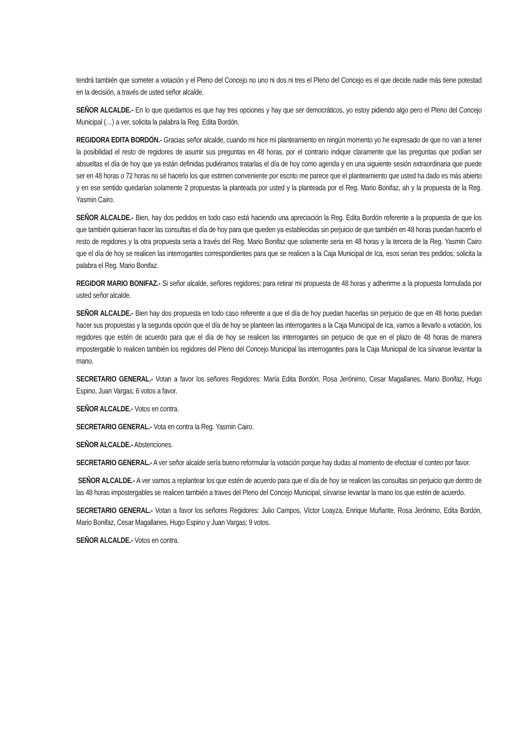tendrá también que someter a votación y el Pleno del Concejo no uno ni dos ni tres el Pleno del Concejo es el que decide nadie más tiene potestad en la decisión, a través de usted señor alcalde.
SEÑOR ALCALDE.- En lo que quedamos es que hay tres opciones y hay que ser democráticos, yo estoy pidiendo algo pero el Pleno del Concejo Municipal (…) a ver, solicita la palabra la Reg. Edita Bordón.
REGIDORA EDITA BORDÓN.- Gracias señor alcalde, cuando mi hice mi planteamiento en ningún momento yo he expresado de que no van a tener la posibilidad el resto de regidores de asumir sus preguntas en 48 horas, por el contrario indique claramente que las preguntas que podían ser absueltas el día de hoy que ya están definidas pudiéramos tratarlas el día de hoy como agenda y en una siguiente sesión extraordinaria que puede ser en 48 horas o 72 horas no sé hacerlo los que estimen conveniente por escrito me parece que el planteamiento que usted ha dado es más abierto y en ese sentido quedarían solamente 2 propuestas la planteada por usted y la planteada por el Reg. Mario Bonifaz, ah y la propuesta de la Reg. Yasmin Cairo.
SEÑOR ALCALDE.- Bien, hay dos pedidos en todo caso está haciendo una apreciación la Reg. Edita Bordón referente a la propuesta de que los que también quisieran hacer las consultas el día de hoy para que queden ya establecidas sin perjuicio de que también en 48 horas puedan hacerlo el resto de regidores y la otra propuesta seria a través del Reg. Mario Bonifaz que solamente seria en 48 horas y la tercera de la Reg. Yasmin Cairo que el día de hoy se realicen las interrogantes correspondientes para que se realicen a la Caja Municipal de Ica, esos serian tres pedidos; solicita la palabra el Reg. Mario Bonifaz.
REGIDOR MARIO BONIFAZ.- Si señor alcalde, señores regidores; para retirar mi propuesta de 48 horas y adherirme a la propuesta formulada por usted señor alcalde.
SEÑOR ALCALDE.- Bien hay dos propuesta en todo caso referente a que el día de hoy puedan hacerlas sin perjuicio de que en 48 horas puedan hacer sus propuestas y la segunda opción que el día de hoy se planteen las interrogantes a la Caja Municipal de Ica, vamos a llevarlo a votación, los regidores que estén de acuerdo para que el día de hoy se realicen las interrogantes sin perjuicio de que en el plazo de 48 horas de manera impostergable lo realicen también los regidores del Pleno del Concejo Municipal las interrogantes para la Caja Municipal de Ica sírvanse levantar la mano.
SECRETARIO GENERAL.- Votan a favor los señores Regidores: María Edita Bordón, Rosa Jerónimo, Cesar Magallanes, Mario Bonifaz, Hugo Espino, Juan Vargas; 6 votos a favor.
SEÑOR ALCALDE.- Votos en contra.
SECRETARIO GENERAL.- Vota en contra la Reg. Yasmin Cairo.
SEÑOR ALCALDE.- Abstenciones.
SECRETARIO GENERAL.- A ver señor alcalde sería bueno reformular la votación porque hay dudas al momento de efectuar el conteo por favor.
SEÑOR ALCALDE.- A ver vamos a replantear los que estén de acuerdo para que el día de hoy se realicen las consultas sin perjuicio que dentro de las 48 horas impostergables se realicen también a traves del Pleno del Concejo Municipal, sírvanse levantar la mano los que estén de acuerdo.
SECRETARIO GENERAL.- Votan a favor los señores Regidores: Julio Campos, Víctor Loayza, Enrique Muñante, Rosa Jerónimo, Edita Bordón, Mario Bonifaz, Cesar Magallanes, Hugo Espino y Juan Vargas; 9 votos.
SEÑOR ALCALDE.- Votos en contra.